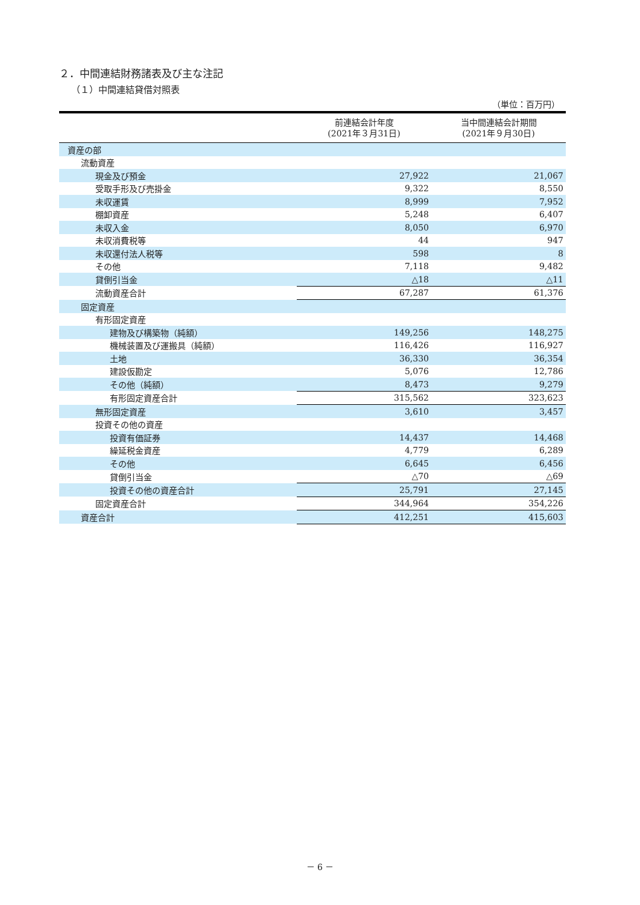２．中間連結財務諸表及び主な注記
（１）中間連結貸借対照表
（単位：百万円）
| | 前連結会計年度 (2021年３月31日) | 当中間連結会計期間 (2021年９月30日) |
| --- | --- | --- |
| 資産の部 | | |
| 流動資産 | | |
| 現金及び預金 | 27,922 | 21,067 |
| 受取手形及び売掛金 | 9,322 | 8,550 |
| 未収運賃 | 8,999 | 7,952 |
| 棚卸資産 | 5,248 | 6,407 |
| 未収入金 | 8,050 | 6,970 |
| 未収消費税等 | 44 | 947 |
| 未収還付法人税等 | 598 | 8 |
| その他 | 7,118 | 9,482 |
| 貸倒引当金 | △18 | △11 |
| 流動資産合計 | 67,287 | 61,376 |
| 固定資産 | | |
| 有形固定資産 | | |
| 建物及び構築物（純額） | 149,256 | 148,275 |
| 機械装置及び運搬具（純額） | 116,426 | 116,927 |
| 土地 | 36,330 | 36,354 |
| 建設仮勘定 | 5,076 | 12,786 |
| その他（純額） | 8,473 | 9,279 |
| 有形固定資産合計 | 315,562 | 323,623 |
| 無形固定資産 | 3,610 | 3,457 |
| 投資その他の資産 | | |
| 投資有価証券 | 14,437 | 14,468 |
| 繰延税金資産 | 4,779 | 6,289 |
| その他 | 6,645 | 6,456 |
| 貸倒引当金 | △70 | △69 |
| 投資その他の資産合計 | 25,791 | 27,145 |
| 固定資産合計 | 344,964 | 354,226 |
| 資産合計 | 412,251 | 415,603 |
－ 6 －